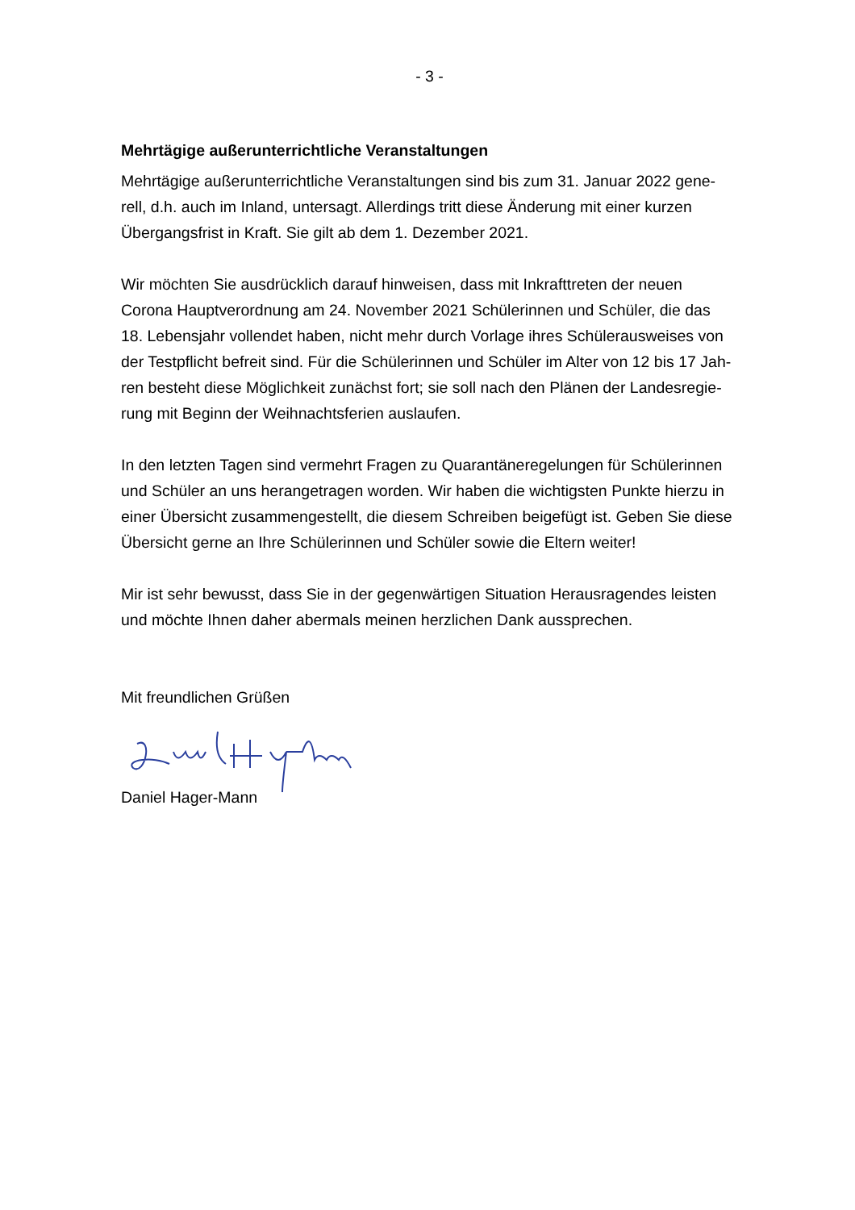- 3 -
Mehrtägige außerunterrichtliche Veranstaltungen
Mehrtägige außerunterrichtliche Veranstaltungen sind bis zum 31. Januar 2022 gene-
rell, d.h. auch im Inland, untersagt. Allerdings tritt diese Änderung mit einer kurzen
Übergangsfrist in Kraft. Sie gilt ab dem 1. Dezember 2021.
Wir möchten Sie ausdrücklich darauf hinweisen, dass mit Inkrafttreten der neuen
Corona Hauptverordnung am 24. November 2021 Schülerinnen und Schüler, die das
18. Lebensjahr vollendet haben, nicht mehr durch Vorlage ihres Schülerausweises von
der Testpflicht befreit sind. Für die Schülerinnen und Schüler im Alter von 12 bis 17 Jah-
ren besteht diese Möglichkeit zunächst fort; sie soll nach den Plänen der Landesregie-
rung mit Beginn der Weihnachtsferien auslaufen.
In den letzten Tagen sind vermehrt Fragen zu Quarantäneregelungen für Schülerinnen
und Schüler an uns herangetragen worden. Wir haben die wichtigsten Punkte hierzu in
einer Übersicht zusammengestellt, die diesem Schreiben beigefügt ist. Geben Sie diese
Übersicht gerne an Ihre Schülerinnen und Schüler sowie die Eltern weiter!
Mir ist sehr bewusst, dass Sie in der gegenwärtigen Situation Herausragendes leisten
und möchte Ihnen daher abermals meinen herzlichen Dank aussprechen.
Mit freundlichen Grüßen
Daniel Hager-Mann